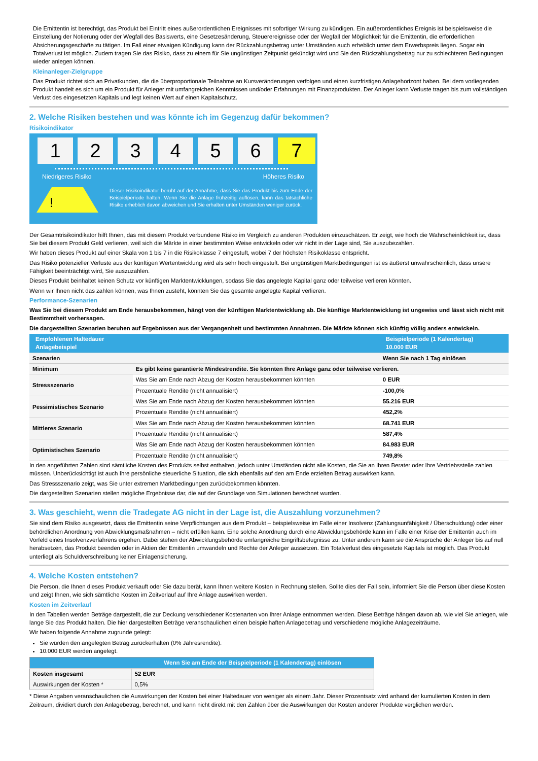Die Emittentin ist berechtigt, das Produkt bei Eintritt eines außerordentlichen Ereignisses mit sofortiger Wirkung zu kündigen. Ein außerordentliches Ereignis ist beispielsweise die Einstellung der Notierung oder der Wegfall des Basiswerts, eine Gesetzesänderung, Steuerereignisse oder der Wegfall der Möglichkeit für die Emittentin, die erforderlichen Absicherungsgeschäfte zu tätigen. Im Fall einer etwaigen Kündigung kann der Rückzahlungsbetrag unter Umständen auch erheblich unter dem Erwerbspreis liegen. Sogar ein Totalverlust ist möglich. Zudem tragen Sie das Risiko, dass zu einem für Sie ungünstigen Zeitpunkt gekündigt wird und Sie den Rückzahlungsbetrag nur zu schlechteren Bedingungen wieder anlegen können.
Kleinanleger-Zielgruppe
Das Produkt richtet sich an Privatkunden, die die überproportionale Teilnahme an Kursveränderungen verfolgen und einen kurzfristigen Anlagehorizont haben. Bei dem vorliegenden Produkt handelt es sich um ein Produkt für Anleger mit umfangreichen Kenntnissen und/oder Erfahrungen mit Finanzprodukten. Der Anleger kann Verluste tragen bis zum vollständigen Verlust des eingesetzten Kapitals und legt keinen Wert auf einen Kapitalschutz.
2. Welche Risiken bestehen und was könnte ich im Gegenzug dafür bekommen?
Risikoindikator
1 2 3 4 5 6 7
Niedrigeres Risiko Höheres Risiko
!
Dieser Risikoindikator beruht auf der Annahme, dass Sie das Produkt bis zum Ende der Beispielperiode halten. Wenn Sie die Anlage frühzeitig auflösen, kann das tatsächliche Risiko erheblich davon abweichen und Sie erhalten unter Umständen weniger zurück.
Der Gesamtrisikoindikator hilft Ihnen, das mit diesem Produkt verbundene Risiko im Vergleich zu anderen Produkten einzuschätzen. Er zeigt, wie hoch die Wahrscheinlichkeit ist, dass Sie bei diesem Produkt Geld verlieren, weil sich die Märkte in einer bestimmten Weise entwickeln oder wir nicht in der Lage sind, Sie auszubezahlen.
Wir haben dieses Produkt auf einer Skala von 1 bis 7 in die Risikoklasse 7 eingestuft, wobei 7 der höchsten Risikoklasse entspricht.
Das Risiko potenzieller Verluste aus der künftigen Wertentwicklung wird als sehr hoch eingestuft. Bei ungünstigen Marktbedingungen ist es äußerst unwahrscheinlich, dass unsere Fähigkeit beeinträchtigt wird, Sie auszuzahlen.
Dieses Produkt beinhaltet keinen Schutz vor künftigen Marktentwicklungen, sodass Sie das angelegte Kapital ganz oder teilweise verlieren könnten.
Wenn wir Ihnen nicht das zahlen können, was Ihnen zusteht, könnten Sie das gesamte angelegte Kapital verlieren.
Performance-Szenarien
Was Sie bei diesem Produkt am Ende herausbekommen, hängt von der künftigen Marktentwicklung ab. Die künftige Marktentwicklung ist ungewiss und lässt sich nicht mit Bestimmtheit vorhersagen.
Die dargestellten Szenarien beruhen auf Ergebnissen aus der Vergangenheit und bestimmten Annahmen. Die Märkte können sich künftig völlig anders entwickeln.
| Empfohlenen Haltedauer Anlagebeispiel | | Beispielperiode (1 Kalendertag) 10.000 EUR |
| --- | --- | --- |
| Szenarien | | Wenn Sie nach 1 Tag einlösen |
| Minimum | Es gibt keine garantierte Mindestrendite. Sie könnten Ihre Anlage ganz oder teilweise verlieren. | |
| Stressszenario | Was Sie am Ende nach Abzug der Kosten herausbekommen könnten | 0 EUR |
| | Prozentuale Rendite (nicht annualisiert) | -100,0% |
| Pessimistisches Szenario | Was Sie am Ende nach Abzug der Kosten herausbekommen könnten | 55.216 EUR |
| | Prozentuale Rendite (nicht annualisiert) | 452,2% |
| Mittleres Szenario | Was Sie am Ende nach Abzug der Kosten herausbekommen könnten | 68.741 EUR |
| | Prozentuale Rendite (nicht annualisiert) | 587,4% |
| Optimistisches Szenario | Was Sie am Ende nach Abzug der Kosten herausbekommen könnten | 84.983 EUR |
| | Prozentuale Rendite (nicht annualisiert) | 749,8% |
In den angeführten Zahlen sind sämtliche Kosten des Produkts selbst enthalten, jedoch unter Umständen nicht alle Kosten, die Sie an Ihren Berater oder Ihre Vertriebsstelle zahlen müssen. Unberücksichtigt ist auch Ihre persönliche steuerliche Situation, die sich ebenfalls auf den am Ende erzielten Betrag auswirken kann.
Das Stressszenario zeigt, was Sie unter extremen Marktbedingungen zurückbekommen könnten.
Die dargestellten Szenarien stellen mögliche Ergebnisse dar, die auf der Grundlage von Simulationen berechnet wurden.
3. Was geschieht, wenn die Tradegate AG nicht in der Lage ist, die Auszahlung vorzunehmen?
Sie sind dem Risiko ausgesetzt, dass die Emittentin seine Verpflichtungen aus dem Produkt – beispielsweise im Falle einer Insolvenz (Zahlungsunfähigkeit / Überschuldung) oder einer behördlichen Anordnung von Abwicklungsmaßnahmen – nicht erfüllen kann. Eine solche Anordnung durch eine Abwicklungsbehörde kann im Falle einer Krise der Emittentin auch im Vorfeld eines Insolvenzverfahrens ergehen. Dabei stehen der Abwicklungsbehörde umfangreiche Eingriffsbefugnisse zu. Unter anderem kann sie die Ansprüche der Anleger bis auf null herabsetzen, das Produkt beenden oder in Aktien der Emittentin umwandeln und Rechte der Anleger aussetzen. Ein Totalverlust des eingesetzte Kapitals ist möglich. Das Produkt unterliegt als Schuldverschreibung keiner Einlagensicherung.
4. Welche Kosten entstehen?
Die Person, die Ihnen dieses Produkt verkauft oder Sie dazu berät, kann Ihnen weitere Kosten in Rechnung stellen. Sollte dies der Fall sein, informiert Sie die Person über diese Kosten und zeigt Ihnen, wie sich sämtliche Kosten im Zeitverlauf auf Ihre Anlage auswirken werden.
Kosten im Zeitverlauf
In den Tabellen werden Beträge dargestellt, die zur Deckung verschiedener Kostenarten von Ihrer Anlage entnommen werden. Diese Beträge hängen davon ab, wie viel Sie anlegen, wie lange Sie das Produkt halten. Die hier dargestellten Beträge veranschaulichen einen beispielhaften Anlagebetrag und verschiedene mögliche Anlagezeiträume.
Wir haben folgende Annahme zugrunde gelegt:
Sie würden den angelegten Betrag zurückerhalten (0% Jahresrendite).
10.000 EUR werden angelegt.
| | Wenn Sie am Ende der Beispielperiode (1 Kalendertag) einlösen |
| --- | --- |
| Kosten insgesamt | 52 EUR |
| Auswirkungen der Kosten * | 0,5% |
* Diese Angaben veranschaulichen die Auswirkungen der Kosten bei einer Haltedauer von weniger als einem Jahr. Dieser Prozentsatz wird anhand der kumulierten Kosten in dem Zeitraum, dividiert durch den Anlagebetrag, berechnet, und kann nicht direkt mit den Zahlen über die Auswirkungen der Kosten anderer Produkte verglichen werden.